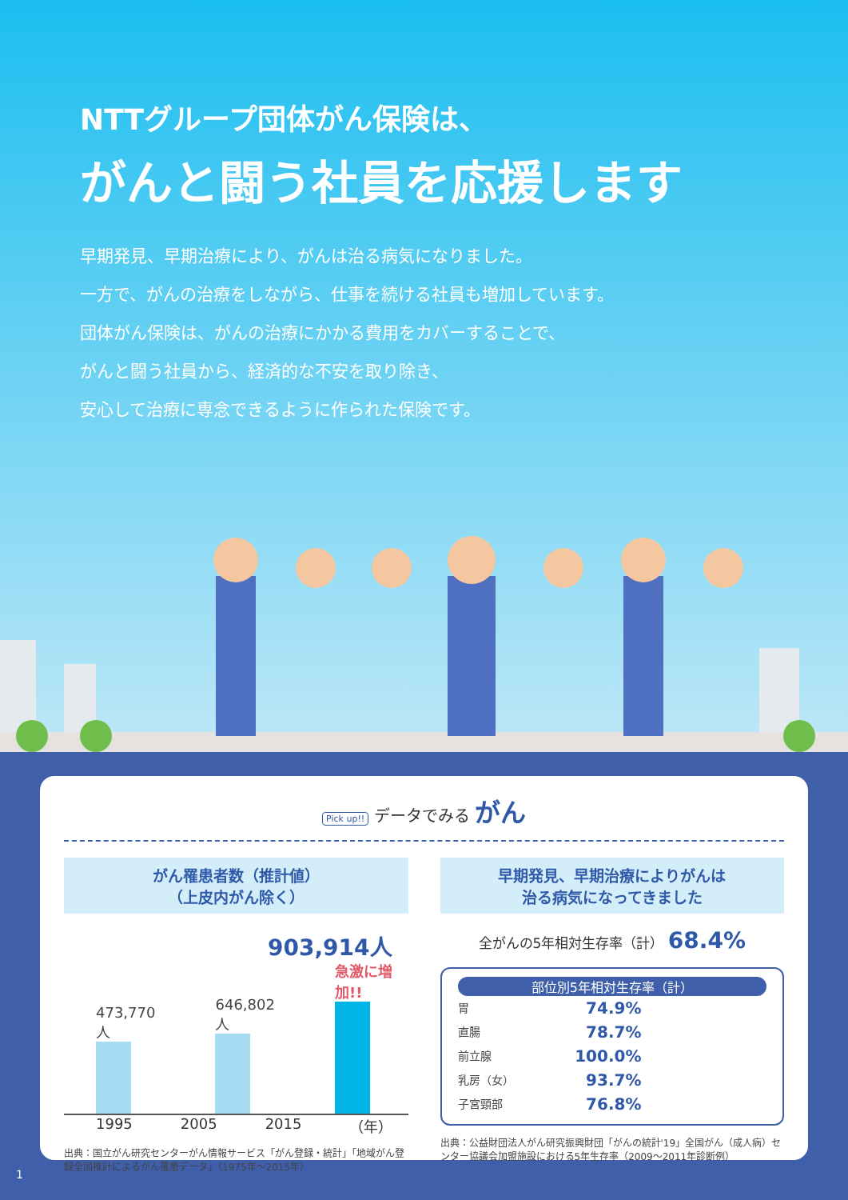NTTグループ団体がん保険は、
がんと闘う社員を応援します
早期発見、早期治療により、がんは治る病気になりました。
一方で、がんの治療をしながら、仕事を続ける社員も増加しています。
団体がん保険は、がんの治療にかかる費用をカバーすることで、
がんと闘う社員から、経済的な不安を取り除き、
安心して治療に専念できるように作られた保険です。
Pick up!! データでみる がん
がん罹患者数（推計値）
（上皮内がん除く）
903,914人
473,770人
646,802人
急激に増加!!
1995 2005 2015 （年）
出典：国立がん研究センターがん情報サービス「がん登録・統計」「地域がん登録全国推計によるがん罹患データ」（1975年〜2015年）
早期発見、早期治療によりがんは
治る病気になってきました
全がんの5年相対生存率（計） 68.4%
部位別5年相対生存率（計）
胃 74.9%
直腸 78.7%
前立腺 100.0%
乳房（女） 93.7%
子宮頸部 76.8%
出典：公益財団法人がん研究振興財団「がんの統計'19」全国がん（成人病）センター協議会加盟施設における5年生存率（2009〜2011年診断例）
1